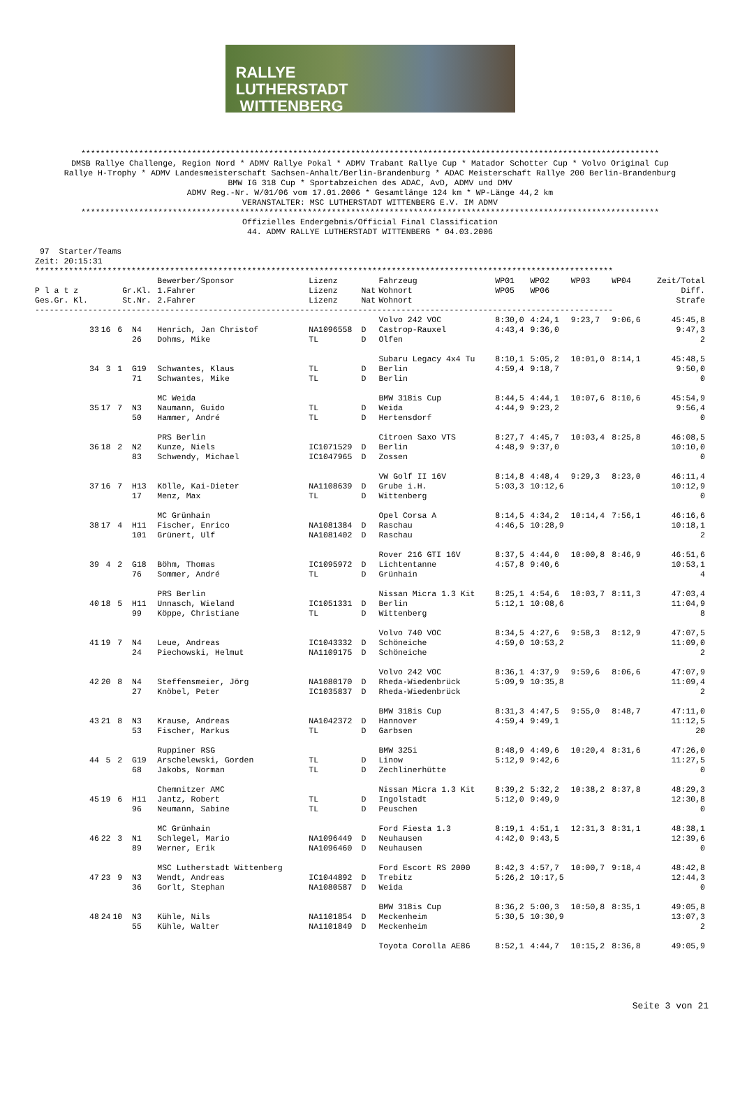RALLYE
LUTHERSTADT
WITTENBERG
************************************************************************************************************************
DMSB Rallye Challenge, Region Nord * ADMV Rallye Pokal * ADMV Trabant Rallye Cup * Matador Schotter Cup * Volvo Original Cup
Rallye H-Trophy * ADMV Landesmeisterschaft Sachsen-Anhalt/Berlin-Brandenburg * ADAC Meisterschaft Rallye 200 Berlin-Brandenburg
BMW IG 318 Cup * Sportabzeichen des ADAC, AvD, ADMV und DMV
ADMV Reg.-Nr. W/01/06 vom 17.01.2006 * Gesamtlänge 124 km * WP-Länge 44,2 km
VERANSTALTER: MSC LUTHERSTADT WITTENBERG E.V. IM ADMV
************************************************************************************************************************
Offizielles Endergebnis/Official Final Classification
44. ADMV RALLYE LUTHERSTADT WITTENBERG * 04.03.2006
 97  Starter/Teams
Zeit: 20:15:31
************************************************************************************************************************
| | | | | Bewerber/Sponsor | Lizenz | | Fahrzeug | WP01 | WP02 | WP03 | WP04 | Zeit/Total |
| --- | --- | --- | --- | --- | --- | --- | --- | --- | --- | --- | --- | --- |
| P l a t z | | | Gr.Kl. | 1.Fahrer | Lizenz | Nat | Wohnort | WP05 | WP06 | | | Diff. |
| Ges.Gr. Kl. | | | St.Nr. | 2.Fahrer | Lizenz | Nat | Wohnort | | | | | Strafe |
| ------------------------------------------------------------------------------------------------------------------------ | | | | | | | | | | | | |
| | | | | | | | Volvo 242 VOC | 8:30,0 | 4:24,1 | 9:23,7 | 9:06,6 | 45:45,8 |
| 33 | 16 | 6 | N4 | Henrich, Jan Christof | NA1096558 | D | Castrop-Rauxel | 4:43,4 | 9:36,0 | | | 9:47,3 |
| | | | 26 | Dohms, Mike | TL | D | Olfen | | | | | 2 |
| | | | | | | | Subaru Legacy 4x4 Tu | 8:10,1 | 5:05,2 | 10:01,0 | 8:14,1 | 45:48,5 |
| 34 | 3 | 1 | G19 | Schwantes, Klaus | TL | D | Berlin | 4:59,4 | 9:18,7 | | | 9:50,0 |
| | | | 71 | Schwantes, Mike | TL | D | Berlin | | | | | 0 |
| | | | | MC Weida | | | BMW 318is Cup | 8:44,5 | 4:44,1 | 10:07,6 | 8:10,6 | 45:54,9 |
| 35 | 17 | 7 | N3 | Naumann, Guido | TL | D | Weida | 4:44,9 | 9:23,2 | | | 9:56,4 |
| | | | 50 | Hammer, André | TL | D | Hertensdorf | | | | | 0 |
| | | | | PRS Berlin | | | Citroen Saxo VTS | 8:27,7 | 4:45,7 | 10:03,4 | 8:25,8 | 46:08,5 |
| 36 | 18 | 2 | N2 | Kunze, Niels | IC1071529 | D | Berlin | 4:48,9 | 9:37,0 | | | 10:10,0 |
| | | | 83 | Schwendy, Michael | IC1047965 | D | Zossen | | | | | 0 |
| | | | | | | | VW Golf II 16V | 8:14,8 | 4:48,4 | 9:29,3 | 8:23,0 | 46:11,4 |
| 37 | 16 | 7 | H13 | Kölle, Kai-Dieter | NA1108639 | D | Grube i.H. | 5:03,3 | 10:12,6 | | | 10:12,9 |
| | | | 17 | Menz, Max | TL | D | Wittenberg | | | | | 0 |
| | | | | MC Grünhain | | | Opel Corsa A | 8:14,5 | 4:34,2 | 10:14,4 | 7:56,1 | 46:16,6 |
| 38 | 17 | 4 | H11 | Fischer, Enrico | NA1081384 | D | Raschau | 4:46,5 | 10:28,9 | | | 10:18,1 |
| | | | 101 | Grünert, Ulf | NA1081402 | D | Raschau | | | | | 2 |
| | | | | | | | Rover 216 GTI 16V | 8:37,5 | 4:44,0 | 10:00,8 | 8:46,9 | 46:51,6 |
| 39 | 4 | 2 | G18 | Böhm, Thomas | IC1095972 | D | Lichtentanne | 4:57,8 | 9:40,6 | | | 10:53,1 |
| | | | 76 | Sommer, André | TL | D | Grünhain | | | | | 4 |
| | | | | PRS Berlin | | | Nissan Micra 1.3 Kit | 8:25,1 | 4:54,6 | 10:03,7 | 8:11,3 | 47:03,4 |
| 40 | 18 | 5 | H11 | Unnasch, Wieland | IC1051331 | D | Berlin | 5:12,1 | 10:08,6 | | | 11:04,9 |
| | | | 99 | Köppe, Christiane | TL | D | Wittenberg | | | | | 8 |
| | | | | | | | Volvo 740 VOC | 8:34,5 | 4:27,6 | 9:58,3 | 8:12,9 | 47:07,5 |
| 41 | 19 | 7 | N4 | Leue, Andreas | IC1043332 | D | Schöneiche | 4:59,0 | 10:53,2 | | | 11:09,0 |
| | | | 24 | Piechowski, Helmut | NA1109175 | D | Schöneiche | | | | | 2 |
| | | | | | | | Volvo 242 VOC | 8:36,1 | 4:37,9 | 9:59,6 | 8:06,6 | 47:07,9 |
| 42 | 20 | 8 | N4 | Steffensmeier, Jörg | NA1080170 | D | Rheda-Wiedenbrück | 5:09,9 | 10:35,8 | | | 11:09,4 |
| | | | 27 | Knöbel, Peter | IC1035837 | D | Rheda-Wiedenbrück | | | | | 2 |
| | | | | | | | BMW 318is Cup | 8:31,3 | 4:47,5 | 9:55,0 | 8:48,7 | 47:11,0 |
| 43 | 21 | 8 | N3 | Krause, Andreas | NA1042372 | D | Hannover | 4:59,4 | 9:49,1 | | | 11:12,5 |
| | | | 53 | Fischer, Markus | TL | D | Garbsen | | | | | 20 |
| | | | | Ruppiner RSG | | | BMW 325i | 8:48,9 | 4:49,6 | 10:20,4 | 8:31,6 | 47:26,0 |
| 44 | 5 | 2 | G19 | Arschelewski, Gorden | TL | D | Linow | 5:12,9 | 9:42,6 | | | 11:27,5 |
| | | | 68 | Jakobs, Norman | TL | D | Zechlinerhütte | | | | | 0 |
| | | | | Chemnitzer AMC | | | Nissan Micra 1.3 Kit | 8:39,2 | 5:32,2 | 10:38,2 | 8:37,8 | 48:29,3 |
| 45 | 19 | 6 | H11 | Jantz, Robert | TL | D | Ingolstadt | 5:12,0 | 9:49,9 | | | 12:30,8 |
| | | | 96 | Neumann, Sabine | TL | D | Peuschen | | | | | 0 |
| | | | | MC Grünhain | | | Ford Fiesta 1.3 | 8:19,1 | 4:51,1 | 12:31,3 | 8:31,1 | 48:38,1 |
| 46 | 22 | 3 | N1 | Schlegel, Mario | NA1096449 | D | Neuhausen | 4:42,0 | 9:43,5 | | | 12:39,6 |
| | | | 89 | Werner, Erik | NA1096460 | D | Neuhausen | | | | | 0 |
| | | | | MSC Lutherstadt Wittenberg | | | Ford Escort RS 2000 | 8:42,3 | 4:57,7 | 10:00,7 | 9:18,4 | 48:42,8 |
| 47 | 23 | 9 | N3 | Wendt, Andreas | IC1044892 | D | Trebitz | 5:26,2 | 10:17,5 | | | 12:44,3 |
| | | | 36 | Gorlt, Stephan | NA1080587 | D | Weida | | | | | 0 |
| | | | | | | | BMW 318is Cup | 8:36,2 | 5:00,3 | 10:50,8 | 8:35,1 | 49:05,8 |
| 48 | 24 | 10 | N3 | Kühle, Nils | NA1101854 | D | Meckenheim | 5:30,5 | 10:30,9 | | | 13:07,3 |
| | | | 55 | Kühle, Walter | NA1101849 | D | Meckenheim | | | | | 2 |
| | | | | | | | Toyota Corolla AE86 | 8:52,1 | 4:44,7 | 10:15,2 | 8:36,8 | 49:05,9 |
Seite 3 von 21